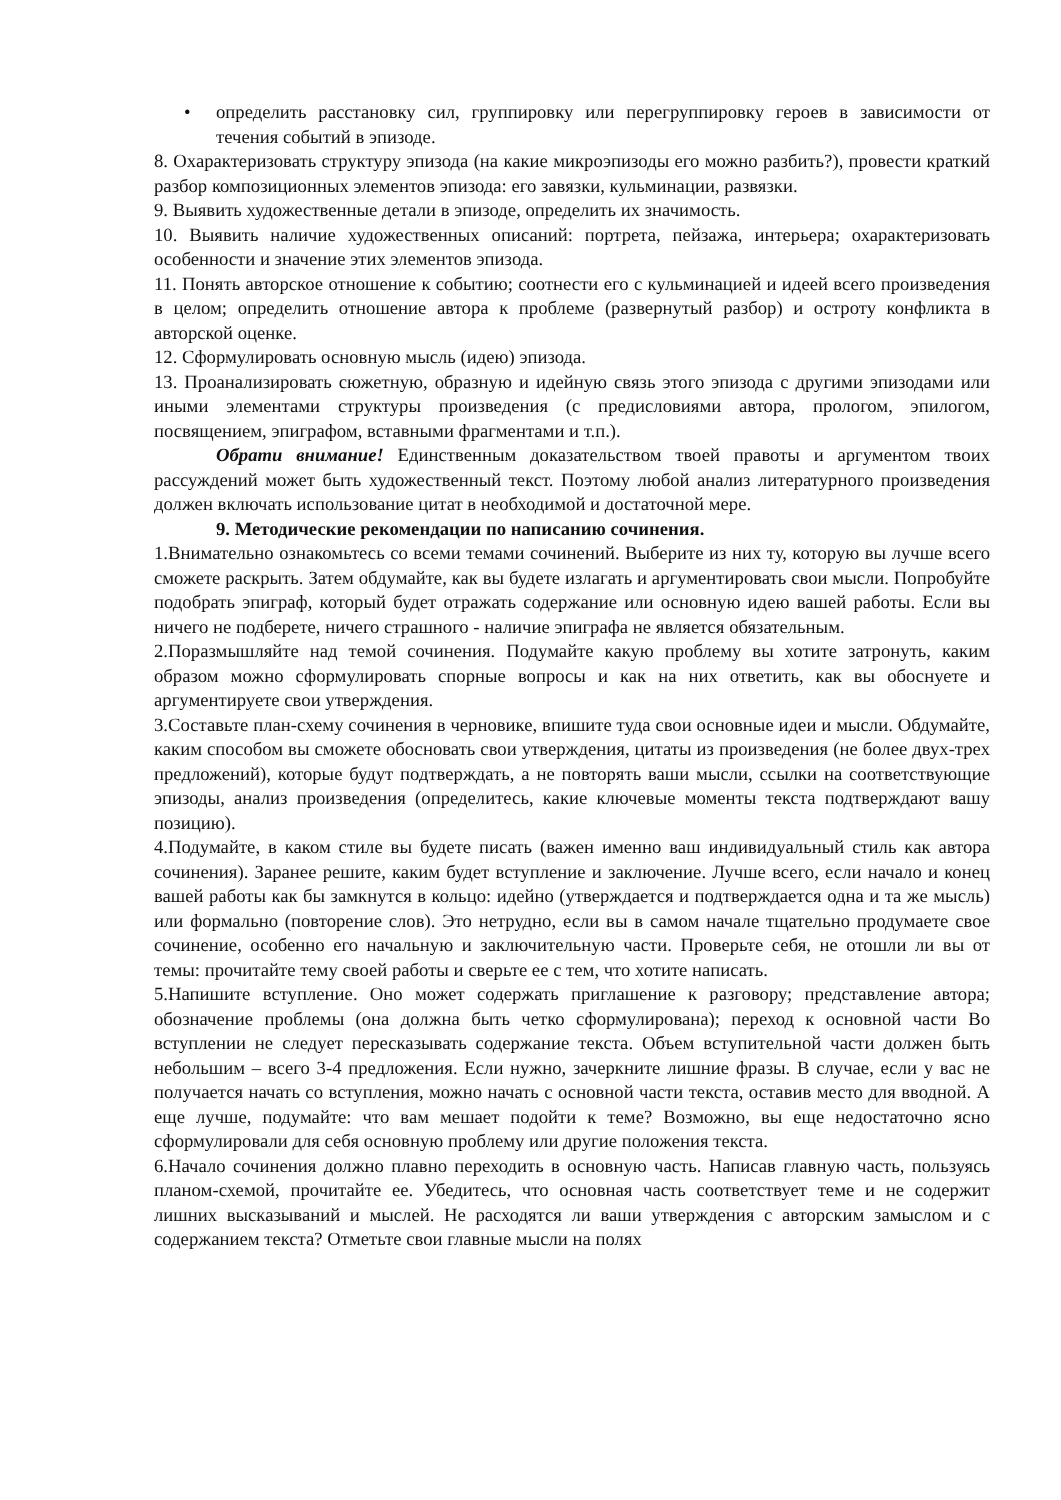• определить расстановку сил, группировку или перегруппировку героев в зависимости от течения событий в эпизоде.
8. Охарактеризовать структуру эпизода (на какие микроэпизоды его можно разбить?), провести краткий разбор композиционных элементов эпизода: его завязки, кульминации, развязки.
9. Выявить художественные детали в эпизоде, определить их значимость.
10. Выявить наличие художественных описаний: портрета, пейзажа, интерьера; охарактеризовать особенности и значение этих элементов эпизода.
11. Понять авторское отношение к событию; соотнести его с кульминацией и идеей всего произведения в целом; определить отношение автора к проблеме (развернутый разбор) и остроту конфликта в авторской оценке.
12. Сформулировать основную мысль (идею) эпизода.
13. Проанализировать сюжетную, образную и идейную связь этого эпизода с другими эпизодами или иными элементами структуры произведения (с предисловиями автора, прологом, эпилогом, посвящением, эпиграфом, вставными фрагментами и т.п.).
Обрати внимание! Единственным доказательством твоей правоты и аргументом твоих рассуждений может быть художественный текст. Поэтому любой анализ литературного произведения должен включать использование цитат в необходимой и достаточной мере.
9. Методические рекомендации по написанию сочинения.
1.Внимательно ознакомьтесь со всеми темами сочинений. Выберите из них ту, которую вы лучше всего сможете раскрыть. Затем обдумайте, как вы будете излагать и аргументировать свои мысли. Попробуйте подобрать эпиграф, который будет отражать содержание или основную идею вашей работы. Если вы ничего не подберете, ничего страшного - наличие эпиграфа не является обязательным.
2.Поразмышляйте над темой сочинения. Подумайте какую проблему вы хотите затронуть, каким образом можно сформулировать спорные вопросы и как на них ответить, как вы обоснуете и аргументируете свои утверждения.
3.Составьте план-схему сочинения в черновике, впишите туда свои основные идеи и мысли. Обдумайте, каким способом вы сможете обосновать свои утверждения, цитаты из произведения (не более двух-трех предложений), которые будут подтверждать, а не повторять ваши мысли, ссылки на соответствующие эпизоды, анализ произведения (определитесь, какие ключевые моменты текста подтверждают вашу позицию).
4.Подумайте, в каком стиле вы будете писать (важен именно ваш индивидуальный стиль как автора сочинения). Заранее решите, каким будет вступление и заключение. Лучше всего, если начало и конец вашей работы как бы замкнутся в кольцо: идейно (утверждается и подтверждается одна и та же мысль) или формально (повторение слов). Это нетрудно, если вы в самом начале тщательно продумаете свое сочинение, особенно его начальную и заключительную части. Проверьте себя, не отошли ли вы от темы: прочитайте тему своей работы и сверьте ее с тем, что хотите написать.
5.Напишите вступление. Оно может содержать приглашение к разговору; представление автора; обозначение проблемы (она должна быть четко сформулирована); переход к основной части Во вступлении не следует пересказывать содержание текста. Объем вступительной части должен быть небольшим – всего 3-4 предложения. Если нужно, зачеркните лишние фразы. В случае, если у вас не получается начать со вступления, можно начать с основной части текста, оставив место для вводной. А еще лучше, подумайте: что вам мешает подойти к теме? Возможно, вы еще недостаточно ясно сформулировали для себя основную проблему или другие положения текста.
6.Начало сочинения должно плавно переходить в основную часть. Написав главную часть, пользуясь планом-схемой, прочитайте ее. Убедитесь, что основная часть соответствует теме и не содержит лишних высказываний и мыслей. Не расходятся ли ваши утверждения с авторским замыслом и с содержанием текста? Отметьте свои главные мысли на полях